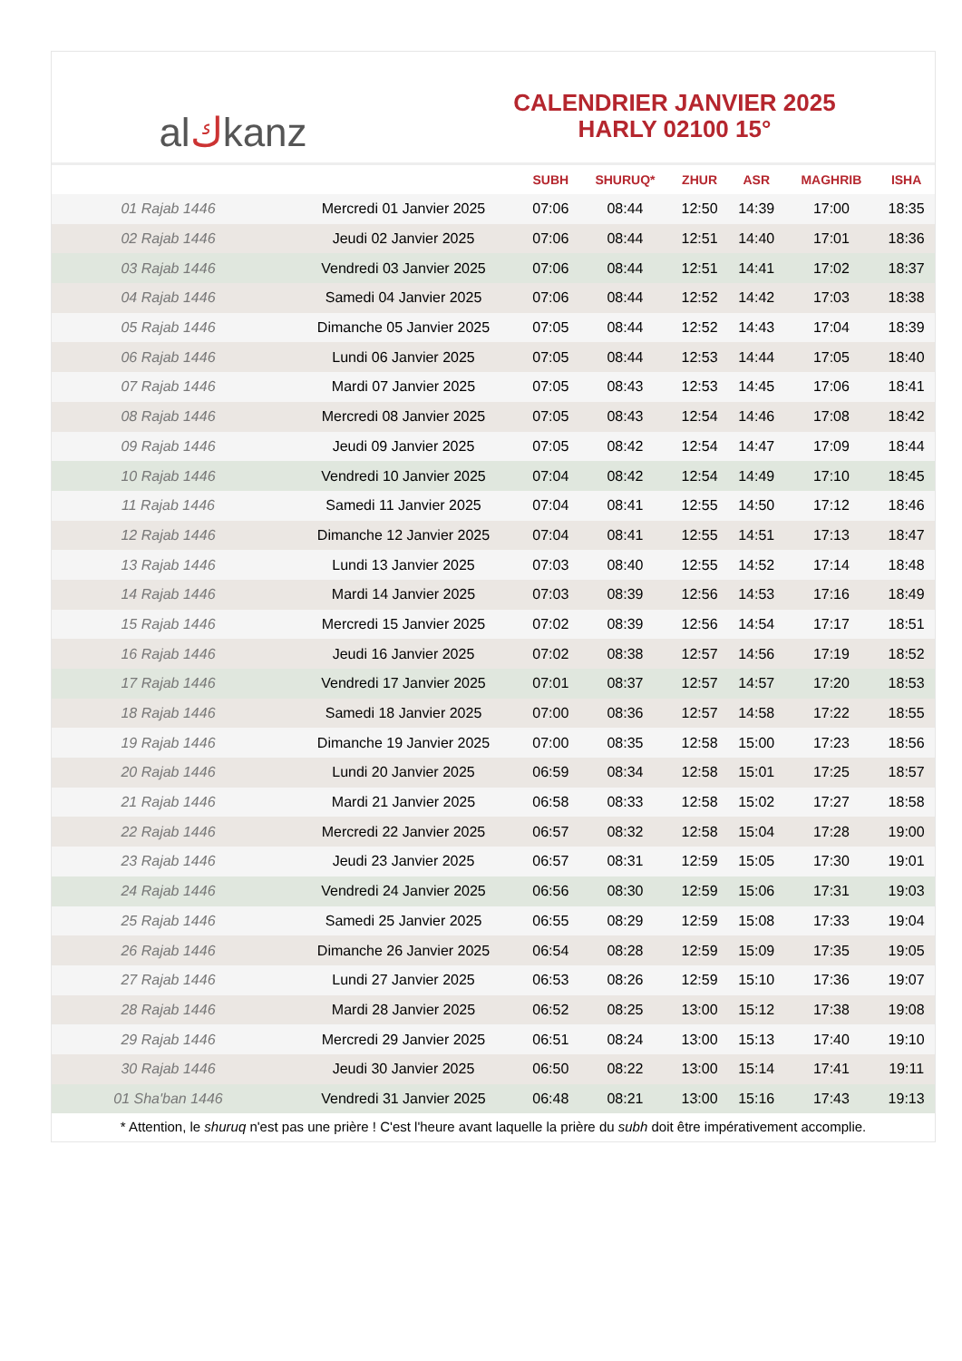al ك kanz
CALENDRIER JANVIER 2025
HARLY 02100 15°
| | | SUBH | SHURUQ* | ZHUR | ASR | MAGHRIB | ISHA |
| --- | --- | --- | --- | --- | --- | --- | --- |
| 01 Rajab 1446 | Mercredi 01 Janvier 2025 | 07:06 | 08:44 | 12:50 | 14:39 | 17:00 | 18:35 |
| 02 Rajab 1446 | Jeudi 02 Janvier 2025 | 07:06 | 08:44 | 12:51 | 14:40 | 17:01 | 18:36 |
| 03 Rajab 1446 | Vendredi 03 Janvier 2025 | 07:06 | 08:44 | 12:51 | 14:41 | 17:02 | 18:37 |
| 04 Rajab 1446 | Samedi 04 Janvier 2025 | 07:06 | 08:44 | 12:52 | 14:42 | 17:03 | 18:38 |
| 05 Rajab 1446 | Dimanche 05 Janvier 2025 | 07:05 | 08:44 | 12:52 | 14:43 | 17:04 | 18:39 |
| 06 Rajab 1446 | Lundi 06 Janvier 2025 | 07:05 | 08:44 | 12:53 | 14:44 | 17:05 | 18:40 |
| 07 Rajab 1446 | Mardi 07 Janvier 2025 | 07:05 | 08:43 | 12:53 | 14:45 | 17:06 | 18:41 |
| 08 Rajab 1446 | Mercredi 08 Janvier 2025 | 07:05 | 08:43 | 12:54 | 14:46 | 17:08 | 18:42 |
| 09 Rajab 1446 | Jeudi 09 Janvier 2025 | 07:05 | 08:42 | 12:54 | 14:47 | 17:09 | 18:44 |
| 10 Rajab 1446 | Vendredi 10 Janvier 2025 | 07:04 | 08:42 | 12:54 | 14:49 | 17:10 | 18:45 |
| 11 Rajab 1446 | Samedi 11 Janvier 2025 | 07:04 | 08:41 | 12:55 | 14:50 | 17:12 | 18:46 |
| 12 Rajab 1446 | Dimanche 12 Janvier 2025 | 07:04 | 08:41 | 12:55 | 14:51 | 17:13 | 18:47 |
| 13 Rajab 1446 | Lundi 13 Janvier 2025 | 07:03 | 08:40 | 12:55 | 14:52 | 17:14 | 18:48 |
| 14 Rajab 1446 | Mardi 14 Janvier 2025 | 07:03 | 08:39 | 12:56 | 14:53 | 17:16 | 18:49 |
| 15 Rajab 1446 | Mercredi 15 Janvier 2025 | 07:02 | 08:39 | 12:56 | 14:54 | 17:17 | 18:51 |
| 16 Rajab 1446 | Jeudi 16 Janvier 2025 | 07:02 | 08:38 | 12:57 | 14:56 | 17:19 | 18:52 |
| 17 Rajab 1446 | Vendredi 17 Janvier 2025 | 07:01 | 08:37 | 12:57 | 14:57 | 17:20 | 18:53 |
| 18 Rajab 1446 | Samedi 18 Janvier 2025 | 07:00 | 08:36 | 12:57 | 14:58 | 17:22 | 18:55 |
| 19 Rajab 1446 | Dimanche 19 Janvier 2025 | 07:00 | 08:35 | 12:58 | 15:00 | 17:23 | 18:56 |
| 20 Rajab 1446 | Lundi 20 Janvier 2025 | 06:59 | 08:34 | 12:58 | 15:01 | 17:25 | 18:57 |
| 21 Rajab 1446 | Mardi 21 Janvier 2025 | 06:58 | 08:33 | 12:58 | 15:02 | 17:27 | 18:58 |
| 22 Rajab 1446 | Mercredi 22 Janvier 2025 | 06:57 | 08:32 | 12:58 | 15:04 | 17:28 | 19:00 |
| 23 Rajab 1446 | Jeudi 23 Janvier 2025 | 06:57 | 08:31 | 12:59 | 15:05 | 17:30 | 19:01 |
| 24 Rajab 1446 | Vendredi 24 Janvier 2025 | 06:56 | 08:30 | 12:59 | 15:06 | 17:31 | 19:03 |
| 25 Rajab 1446 | Samedi 25 Janvier 2025 | 06:55 | 08:29 | 12:59 | 15:08 | 17:33 | 19:04 |
| 26 Rajab 1446 | Dimanche 26 Janvier 2025 | 06:54 | 08:28 | 12:59 | 15:09 | 17:35 | 19:05 |
| 27 Rajab 1446 | Lundi 27 Janvier 2025 | 06:53 | 08:26 | 12:59 | 15:10 | 17:36 | 19:07 |
| 28 Rajab 1446 | Mardi 28 Janvier 2025 | 06:52 | 08:25 | 13:00 | 15:12 | 17:38 | 19:08 |
| 29 Rajab 1446 | Mercredi 29 Janvier 2025 | 06:51 | 08:24 | 13:00 | 15:13 | 17:40 | 19:10 |
| 30 Rajab 1446 | Jeudi 30 Janvier 2025 | 06:50 | 08:22 | 13:00 | 15:14 | 17:41 | 19:11 |
| 01 Sha'ban 1446 | Vendredi 31 Janvier 2025 | 06:48 | 08:21 | 13:00 | 15:16 | 17:43 | 19:13 |
* Attention, le shuruq n'est pas une prière ! C'est l'heure avant laquelle la prière du subh doit être impérativement accomplie.